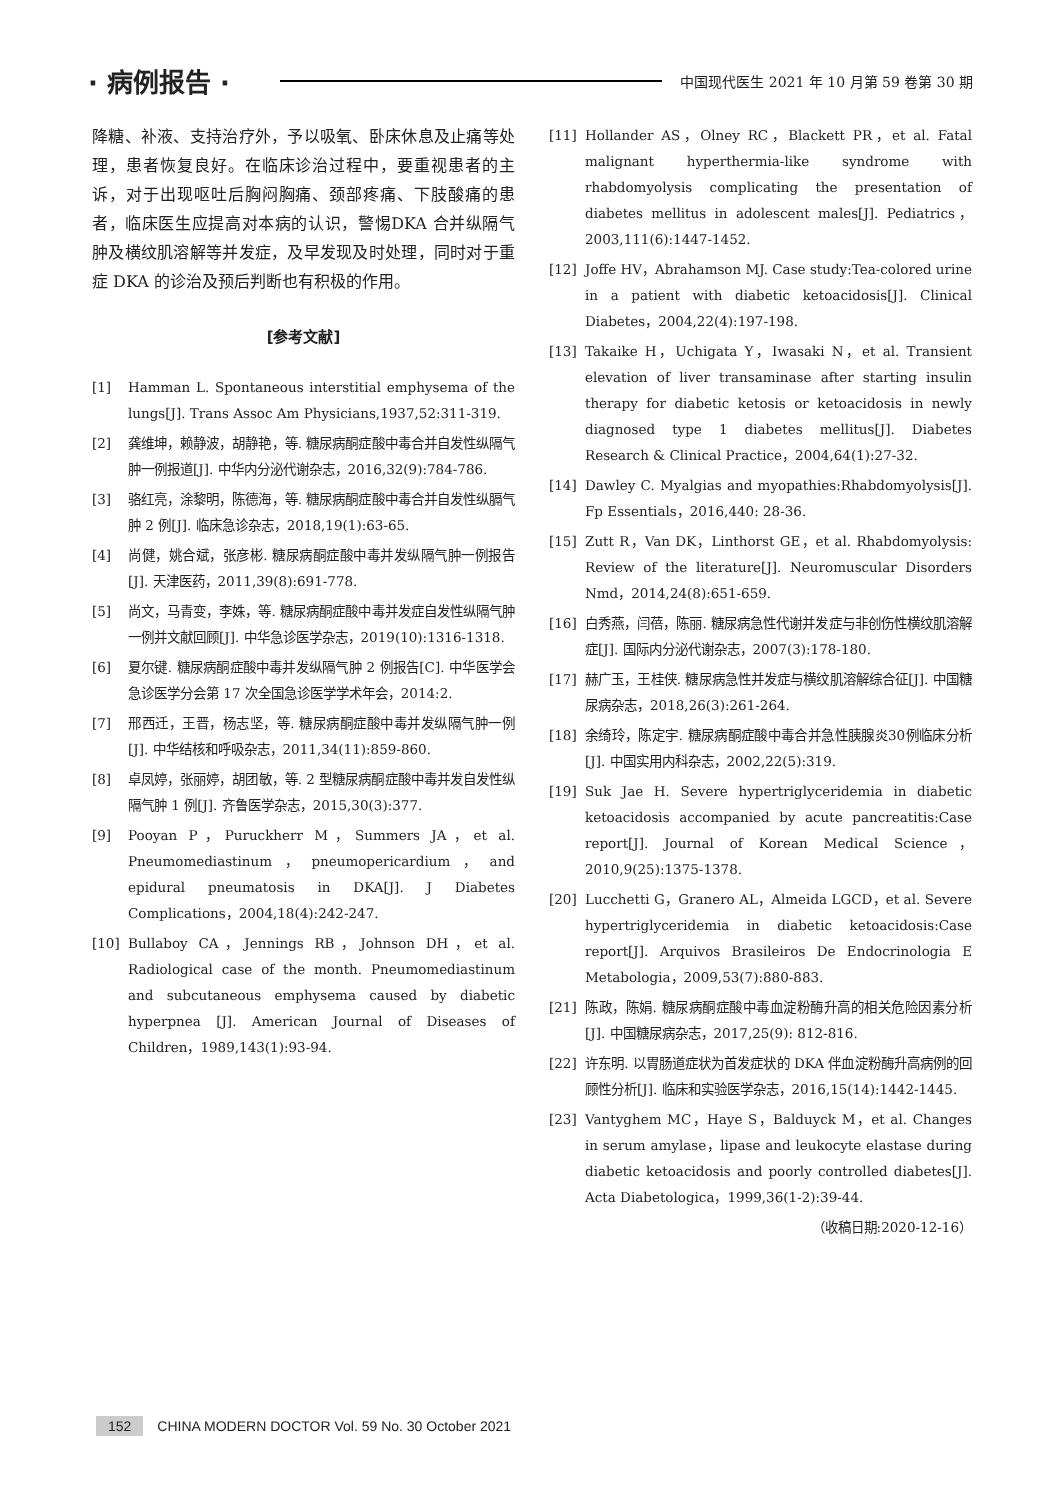· 病例报告 ·
中国现代医生 2021 年 10 月第 59 卷第 30 期
降糖、补液、支持治疗外，予以吸氧、卧床休息及止痛等处理，患者恢复良好。在临床诊治过程中，要重视患者的主诉，对于出现呕吐后胸闷胸痛、颈部疼痛、下肢酸痛的患者，临床医生应提高对本病的认识，警惕DKA 合并纵隔气肿及横纹肌溶解等并发症，及早发现及时处理，同时对于重症 DKA 的诊治及预后判断也有积极的作用。
[参考文献]
[1] Hamman L. Spontaneous interstitial emphysema of the lungs[J]. Trans Assoc Am Physicians,1937,52:311-319.
[2] 龚维坤，赖静波，胡静艳，等. 糖尿病酮症酸中毒合并自发性纵隔气肿一例报道[J]. 中华内分泌代谢杂志，2016,32(9):784-786.
[3] 骆红亮，涂黎明，陈德海，等. 糖尿病酮症酸中毒合并自发性纵膈气肿 2 例[J]. 临床急诊杂志，2018,19(1):63-65.
[4] 尚健，姚合斌，张彦彬. 糖尿病酮症酸中毒并发纵隔气肿一例报告[J]. 天津医药，2011,39(8):691-778.
[5] 尚文，马青变，李姝，等. 糖尿病酮症酸中毒并发症自发性纵隔气肿一例并文献回顾[J]. 中华急诊医学杂志，2019(10):1316-1318.
[6] 夏尔键. 糖尿病酮症酸中毒并发纵隔气肿 2 例报告[C]. 中华医学会急诊医学分会第 17 次全国急诊医学学术年会，2014:2.
[7] 邢西迁，王晋，杨志坚，等. 糖尿病酮症酸中毒并发纵隔气肿一例[J]. 中华结核和呼吸杂志，2011,34(11):859-860.
[8] 卓凤婷，张丽婷，胡团敏，等. 2 型糖尿病酮症酸中毒并发自发性纵隔气肿 1 例[J]. 齐鲁医学杂志，2015,30(3):377.
[9] Pooyan P，Puruckherr M，Summers JA，et al. Pneumomediastinum，pneumopericardium，and epidural pneumatosis in DKA[J]. J Diabetes Complications，2004,18(4):242-247.
[10] Bullaboy CA，Jennings RB，Johnson DH，et al. Radiological case of the month. Pneumomediastinum and subcutaneous emphysema caused by diabetic hyperpnea [J]. American Journal of Diseases of Children，1989,143(1):93-94.
[11] Hollander AS，Olney RC，Blackett PR，et al. Fatal malignant hyperthermia-like syndrome with rhabdomyolysis complicating the presentation of diabetes mellitus in adolescent males[J]. Pediatrics，2003,111(6):1447-1452.
[12] Joffe HV，Abrahamson MJ. Case study:Tea-colored urine in a patient with diabetic ketoacidosis[J]. Clinical Diabetes，2004,22(4):197-198.
[13] Takaike H，Uchigata Y，Iwasaki N，et al. Transient elevation of liver transaminase after starting insulin therapy for diabetic ketosis or ketoacidosis in newly diagnosed type 1 diabetes mellitus[J]. Diabetes Research & Clinical Practice，2004,64(1):27-32.
[14] Dawley C. Myalgias and myopathies:Rhabdomyolysis[J]. Fp Essentials，2016,440: 28-36.
[15] Zutt R，Van DK，Linthorst GE，et al. Rhabdomyolysis: Review of the literature[J]. Neuromuscular Disorders Nmd，2014,24(8):651-659.
[16] 白秀燕，闫蓓，陈丽. 糖尿病急性代谢并发症与非创伤性横纹肌溶解症[J]. 国际内分泌代谢杂志，2007(3):178-180.
[17] 赫广玉，王桂侠. 糖尿病急性并发症与横纹肌溶解综合征[J]. 中国糖尿病杂志，2018,26(3):261-264.
[18] 余绮玲，陈定宇. 糖尿病酮症酸中毒合并急性胰腺炎30例临床分析[J]. 中国实用内科杂志，2002,22(5):319.
[19] Suk Jae H. Severe hypertriglyceridemia in diabetic ketoacidosis accompanied by acute pancreatitis:Case report[J]. Journal of Korean Medical Science，2010,9(25):1375-1378.
[20] Lucchetti G，Granero AL，Almeida LGCD，et al. Severe hypertriglyceridemia in diabetic ketoacidosis:Case report[J]. Arquivos Brasileiros De Endocrinologia E Metabologia，2009,53(7):880-883.
[21] 陈政，陈娟. 糖尿病酮症酸中毒血淀粉酶升高的相关危险因素分析[J]. 中国糖尿病杂志，2017,25(9): 812-816.
[22] 许东明. 以胃肠道症状为首发症状的 DKA 伴血淀粉酶升高病例的回顾性分析[J]. 临床和实验医学杂志，2016,15(14):1442-1445.
[23] Vantyghem MC，Haye S，Balduyck M，et al. Changes in serum amylase，lipase and leukocyte elastase during diabetic ketoacidosis and poorly controlled diabetes[J]. Acta Diabetologica，1999,36(1-2):39-44.
（收稿日期:2020-12-16）
152 CHINA MODERN DOCTOR Vol. 59 No. 30 October 2021